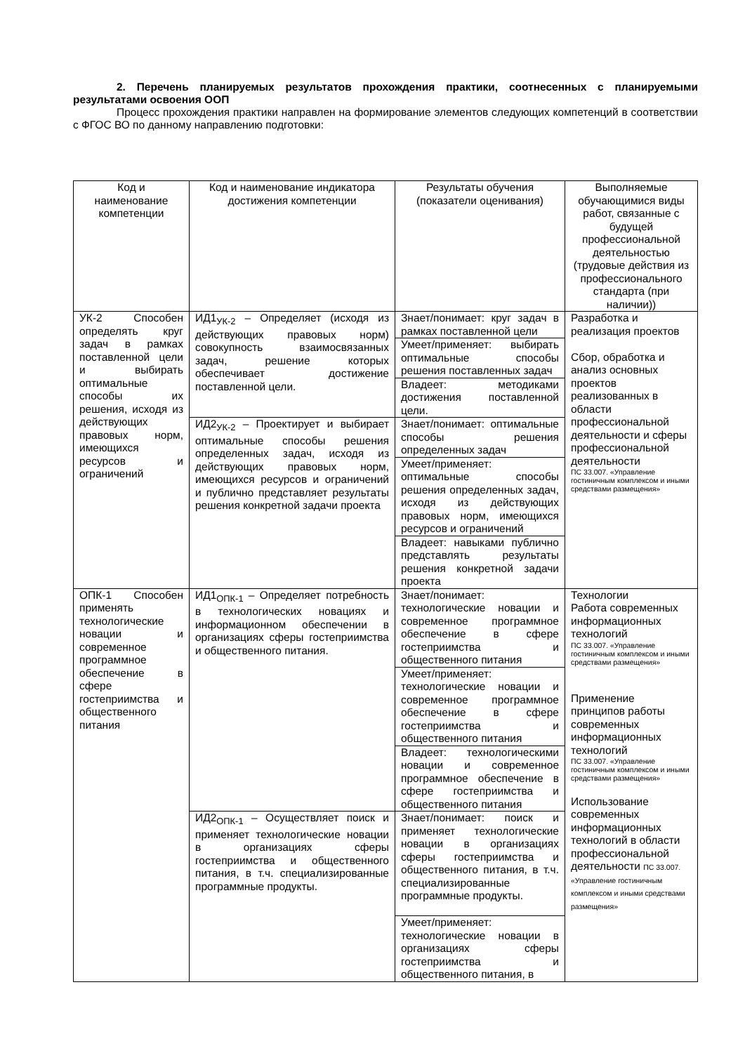2. Перечень планируемых результатов прохождения практики, соотнесенных с планируемыми результатами освоения ООП
Процесс прохождения практики направлен на формирование элементов следующих компетенций в соответствии с ФГОС ВО по данному направлению подготовки:
| Код и наименование компетенции | Код и наименование индикатора достижения компетенции | Результаты обучения (показатели оценивания) | Выполняемые обучающимися виды работ, связанные с будущей профессиональной деятельностью (трудовые действия из профессионального стандарта (при наличии)) |
| --- | --- | --- | --- |
| УК-2 Способен определять круг задач в рамках поставленной цели и выбирать оптимальные способы их решения, исходя из действующих правовых норм, имеющихся ресурсов и ограничений | ИД1<sub>УК-2</sub> – Определяет (исходя из действующих правовых норм) совокупность взаимосвязанных задач, решение которых обеспечивает достижение поставленной цели. | Знает/понимает: круг задач в рамках поставленной цели | Разработка и реализация проектов Сбор, обработка и анализ основных проектов реализованных в области профессиональной деятельности и сферы профессиональной деятельности ПС 33.007. «Управление гостиничным комплексом и иными средствами размещения» |
| | | Умеет/применяет: выбирать оптимальные способы решения поставленных задач | |
| | | Владеет: методиками достижения поставленной цели. | |
| | ИД2<sub>УК-2</sub> – Проектирует и выбирает оптимальные способы решения определенных задач, исходя из действующих правовых норм, имеющихся ресурсов и ограничений и публично представляет результаты решения конкретной задачи проекта | Знает/понимает: оптимальные способы решения определенных задач | |
| | | Умеет/применяет: оптимальные способы решения определенных задач, исходя из действующих правовых норм, имеющихся ресурсов и ограничений | |
| | | Владеет: навыками публично представлять результаты решения конкретной задачи проекта | |
| ОПК-1 Способен применять технологические новации и современное программное обеспечение в сфере гостеприимства и общественного питания | ИД1<sub>ОПК-1</sub> – Определяет потребность в технологических новациях и информационном обеспечении в организациях сферы гостеприимства и общественного питания. | Знает/понимает: технологические новации и современное программное обеспечение в сфере гостеприимства и общественного питания | Технологии Работа современных информационных технологий ПС 33.007. «Управление гостиничным комплексом и иными средствами размещения» Применение принципов работы современных информационных технологий ПС 33.007. «Управление гостиничным комплексом и иными средствами размещения» Использование современных информационных технологий в области профессиональной деятельности ПС 33.007. «Управление гостиничным комплексом и иными средствами размещения» |
| | | Умеет/применяет: технологические новации и современное программное обеспечение в сфере гостеприимства и общественного питания | |
| | | Владеет: технологическими новации и современное программное обеспечение в сфере гостеприимства и общественного питания | |
| | ИД2<sub>ОПК-1</sub> – Осуществляет поиск и применяет технологические новации в организациях сферы гостеприимства и общественного питания, в т.ч. специализированные программные продукты. | Знает/понимает: поиск и применяет технологические новации в организациях сферы гостеприимства и общественного питания, в т.ч. специализированные программные продукты. | |
| | | Умеет/применяет: технологические новации в организациях сферы гостеприимства и общественного питания, в | |